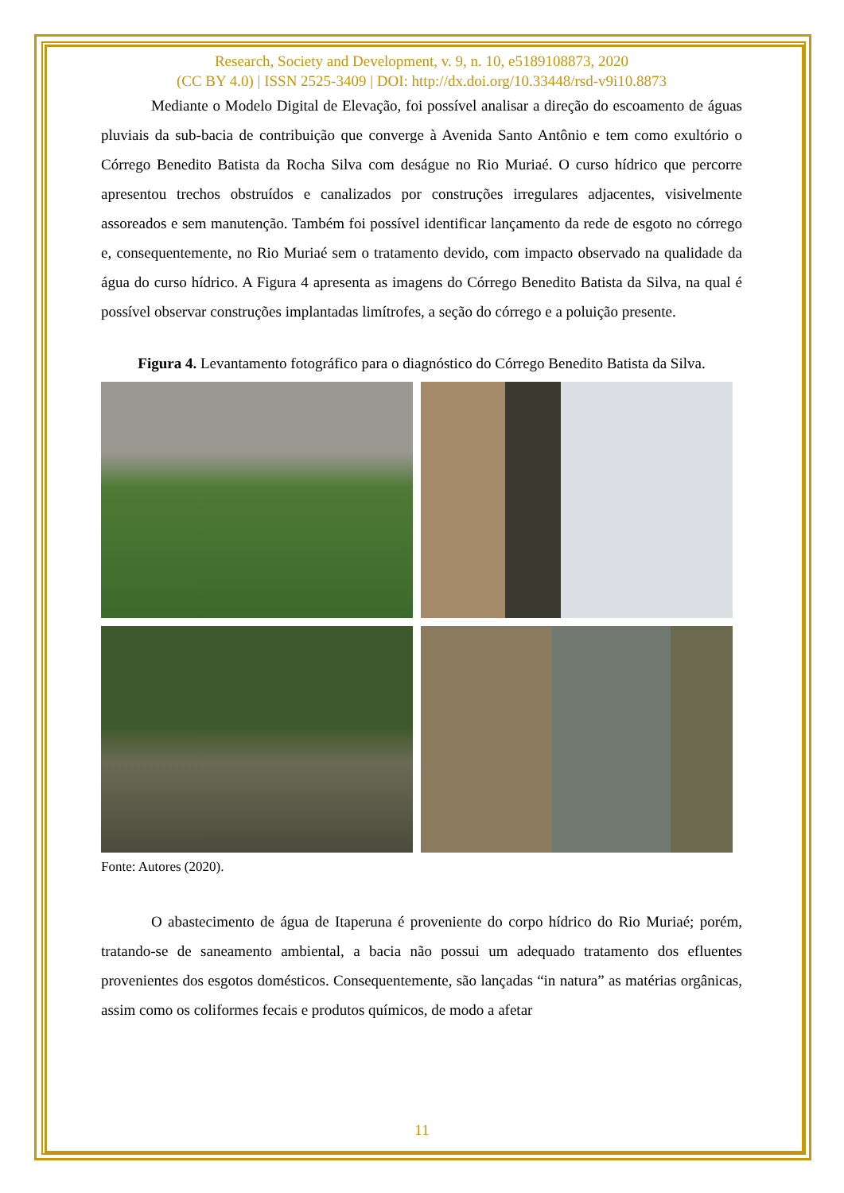Research, Society and Development, v. 9, n. 10, e5189108873, 2020
(CC BY 4.0) | ISSN 2525-3409 | DOI: http://dx.doi.org/10.33448/rsd-v9i10.8873
Mediante o Modelo Digital de Elevação, foi possível analisar a direção do escoamento de águas pluviais da sub-bacia de contribuição que converge à Avenida Santo Antônio e tem como exultório o Córrego Benedito Batista da Rocha Silva com deságue no Rio Muriaé. O curso hídrico que percorre apresentou trechos obstruídos e canalizados por construções irregulares adjacentes, visivelmente assoreados e sem manutenção. Também foi possível identificar lançamento da rede de esgoto no córrego e, consequentemente, no Rio Muriaé sem o tratamento devido, com impacto observado na qualidade da água do curso hídrico. A Figura 4 apresenta as imagens do Córrego Benedito Batista da Silva, na qual é possível observar construções implantadas limítrofes, a seção do córrego e a poluição presente.
Figura 4. Levantamento fotográfico para o diagnóstico do Córrego Benedito Batista da Silva.
Fonte: Autores (2020).
O abastecimento de água de Itaperuna é proveniente do corpo hídrico do Rio Muriaé; porém, tratando-se de saneamento ambiental, a bacia não possui um adequado tratamento dos efluentes provenientes dos esgotos domésticos. Consequentemente, são lançadas “in natura” as matérias orgânicas, assim como os coliformes fecais e produtos químicos, de modo a afetar
11